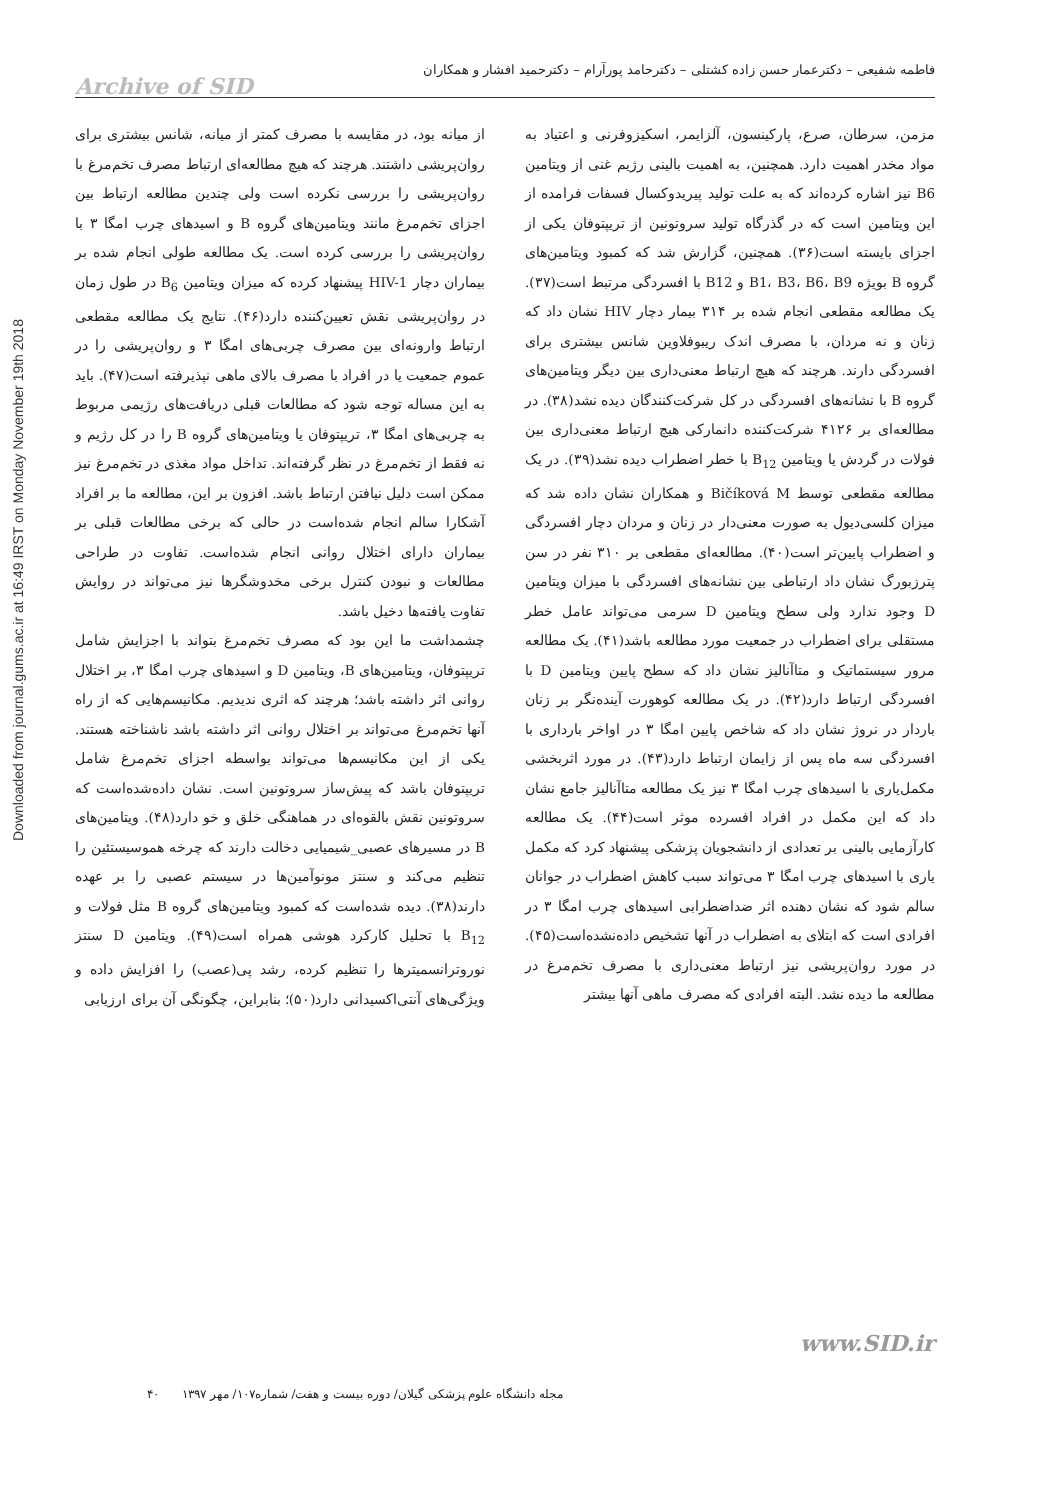فاطمه شفیعی – دکترعمار حسن زاده کشتلی – دکترحامد پورآرام – دکترحمید افشار و همکاران
Archive of SID
Downloaded from journal.gums.ac.ir at 16:49 IRST on Monday November 19th 2018
مزمن، سرطان، صرع، پارکینسون، آلزایمر، اسکیزوفرنی و اعتیاد به مواد مخدر اهمیت دارد. همچنین، به اهمیت بالینی رژیم غنی از ویتامین B6 نیز اشاره کرده‌اند که به علت تولید پیریدوکسال فسفات فرامده از این ویتامین است که در گذرگاه تولید سروتونین از تریپتوفان یکی از اجزای بایسته است(۳۶). همچنین، گزارش شد که کمبود ویتامین‌های گروه B بویژه B1، B3، B6، B9 و B12 با افسردگی مرتبط است(۳۷). یک مطالعه مقطعی انجام شده بر ۳۱۴ بیمار دچار HIV نشان داد که زنان و نه مردان، با مصرف اندک ریبوفلاوین شانس بیشتری برای افسردگی دارند. هرچند که هیچ ارتباط معنی‌داری بین دیگر ویتامین‌های گروه B با نشانه‌های افسردگی در کل شرکت‌کنندگان دیده نشد(۳۸). در مطالعه‌ای بر ۴۱۲۶ شرکت‌کننده دانمارکی هیچ ارتباط معنی‌داری بین فولات در گردش یا ویتامین B<sub>12</sub> با خطر اضطراب دیده نشد(۳۹). در یک مطالعه مقطعی توسط Bičíková M و همکاران نشان داده شد که میزان کلسی‌دیول به صورت معنی‌دار در زنان و مردان دچار افسردگی و اضطراب پایین‌تر است(۴۰). مطالعه‌ای مقطعی بر ۳۱۰ نفر در سن پترزبورگ نشان داد ارتباطی بین نشانه‌های افسردگی با میزان ویتامین D وجود ندارد ولی سطح ویتامین D سرمی می‌تواند عامل خطر مستقلی برای اضطراب در جمعیت مورد مطالعه باشد(۴۱). یک مطالعه مرور سیستماتیک و متاآنالیز نشان داد که سطح پایین ویتامین D با افسردگی ارتباط دارد(۴۲). در یک مطالعه کوهورت آینده‌نگر بر زنان باردار در نروژ نشان داد که شاخص پایین امگا ۳ در اواخر بارداری با افسردگی سه ماه پس از زایمان ارتباط دارد(۴۳). در مورد اثربخشی مکمل‌یاری با اسیدهای چرب امگا ۳ نیز یک مطالعه متاآنالیز جامع نشان داد که این مکمل در افراد افسرده موثر است(۴۴). یک مطالعه کارآزمایی بالینی بر تعدادی از دانشجویان پزشکی پیشنهاد کرد که مکمل یاری با اسیدهای چرب امگا ۳ می‌تواند سبب کاهش اضطراب در جوانان سالم شود که نشان دهنده اثر ضداضطرابی اسیدهای چرب امگا ۳ در افرادی است که ابتلای به اضطراب در آنها تشخیص داده‌نشده‌است(۴۵). در مورد روان‌پریشی نیز ارتباط معنی‌داری با مصرف تخم‌مرغ در مطالعه ما دیده نشد. البته افرادی که مصرف ماهی آنها بیشتر
از میانه بود، در مقایسه با مصرف کمتر از میانه، شانس بیشتری برای روان‌پریشی داشتند. هرچند که هیچ مطالعه‌ای ارتباط مصرف تخم‌مرغ با روان‌پریشی را بررسی نکرده است ولی چندین مطالعه ارتباط بین اجزای تخم‌مرغ مانند ویتامین‌های گروه B و اسیدهای چرب امگا ۳ با روان‌پریشی را بررسی کرده است. یک مطالعه طولی انجام شده بر بیماران دچار HIV-1 پیشنهاد کرده که میزان ویتامین B<sub>6</sub> در طول زمان در روان‌پریشی نقش تعیین‌کننده دارد(۴۶). نتایج یک مطالعه مقطعی ارتباط وارونه‌ای بین مصرف چربی‌های امگا ۳ و روان‌پریشی را در عموم جمعیت یا در افراد با مصرف بالای ماهی نپذیرفته است(۴۷). باید به این مساله توجه شود که مطالعات قبلی دریافت‌های رژیمی مربوط به چربی‌های امگا ۳، تریپتوفان یا ویتامین‌های گروه B را در کل رژیم و نه فقط از تخم‌مرغ در نظر گرفته‌اند. تداخل مواد مغذی در تخم‌مرغ نیز ممکن است دلیل نیافتن ارتباط باشد. افزون بر این، مطالعه ما بر افراد آشکارا سالم انجام شده‌است در حالی که برخی مطالعات قبلی بر بیماران دارای اختلال روانی انجام شده‌است. تفاوت در طراحی مطالعات و نبودن کنترل برخی مخدوشگرها نیز می‌تواند در روایش تفاوت یافته‌ها دخیل باشد.
چشمداشت ما این بود که مصرف تخم‌مرغ بتواند با اجزایش شامل تریپتوفان، ویتامین‌های B، ویتامین D و اسیدهای چرب امگا ۳، بر اختلال روانی اثر داشته باشد؛ هرچند که اثری ندیدیم. مکانیسم‌هایی که از راه آنها تخم‌مرغ می‌تواند بر اختلال روانی اثر داشته باشد ناشناخته هستند. یکی از این مکانیسم‌ها می‌تواند بواسطه اجزای تخم‌مرغ شامل تریپتوفان باشد که پیش‌ساز سروتونین است. نشان داده‌شده‌است که سروتونین نقش بالقوه‌ای در هماهنگی خلق و خو دارد(۴۸). ویتامین‌های B در مسیرهای عصبی_شیمیایی دخالت دارند که چرخه هموسیستئین را تنظیم می‌کند و سنتز مونوآمین‌ها در سیستم عصبی را بر عهده دارند(۳۸). دیده شده‌است که کمبود ویتامین‌های گروه B مثل فولات و B<sub>12</sub> با تحلیل کارکرد هوشی همراه است(۴۹). ویتامین D سنتز نوروترانسمیترها را تنظیم کرده، رشد پی(عصب) را افزایش داده و ویژگی‌های آنتی‌اکسیدانی دارد(۵۰)؛ بنابراین، چگونگی آن برای ارزیابی
www.SID.ir
مجله دانشگاه علوم پزشکی گیلان/ دوره بیست و هفت/ شماره۱۰۷/ مهر ۱۳۹۷ ۴۰